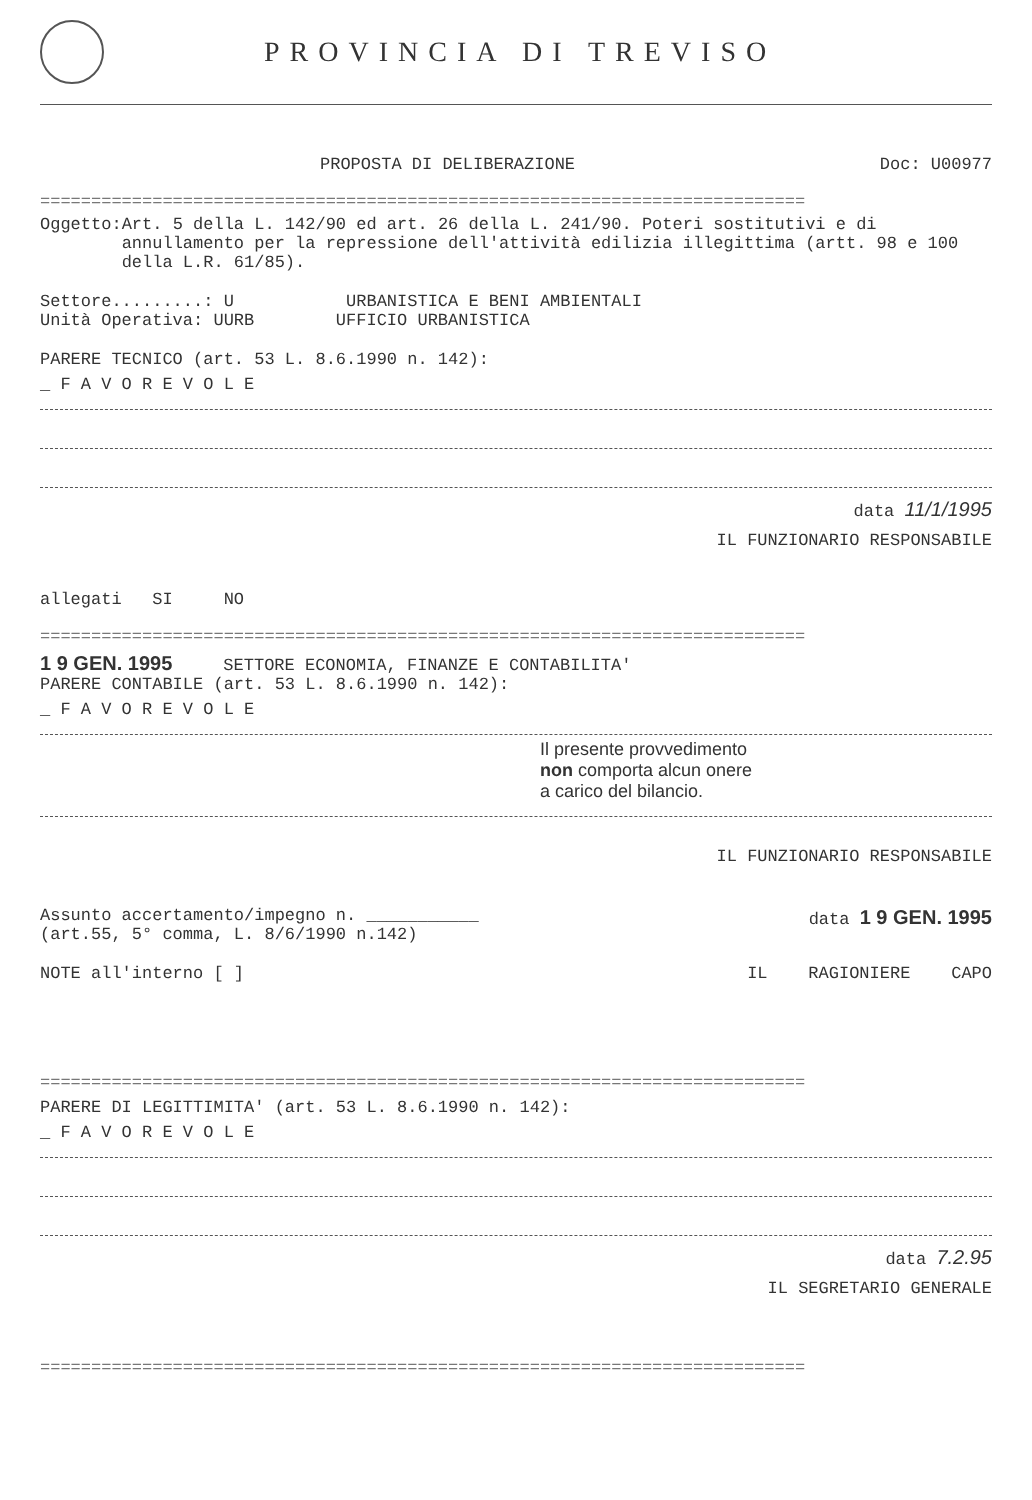PROVINCIA DI TREVISO
PROPOSTA DI DELIBERAZIONE Doc: U00977
===========================================================================
Oggetto: Art. 5 della L. 142/90 ed art. 26 della L. 241/90. Poteri sostitutivi e di annullamento per la repressione dell'attività edilizia illegittima (artt. 98 e 100 della L.R. 61/85).
Settore.........: U URBANISTICA E BENI AMBIENTALI
Unità Operativa: UURB UFFICIO URBANISTICA
PARERE TECNICO (art. 53 L. 8.6.1990 n. 142):
_ F A V O R E V O L E
data 11/1/1995
IL FUNZIONARIO RESPONSABILE
allegati SI NO
===========================================================================
1 9 GEN. 1995 SETTORE ECONOMIA, FINANZE E CONTABILITA'
PARERE CONTABILE (art. 53 L. 8.6.1990 n. 142):
_ F A V O R E V O L E
Il presente provvedimento
non comporta alcun onere
a carico del bilancio.
IL FUNZIONARIO RESPONSABILE
Assunto accertamento/impegno n. ___________
(art.55, 5° comma, L. 8/6/1990 n.142) data 1 9 GEN. 1995
NOTE all'interno [ ] IL RAGIONIERE CAPO
===========================================================================
PARERE DI LEGITTIMITA' (art. 53 L. 8.6.1990 n. 142):
_ F A V O R E V O L E
data 7.2.95
IL SEGRETARIO GENERALE
===========================================================================